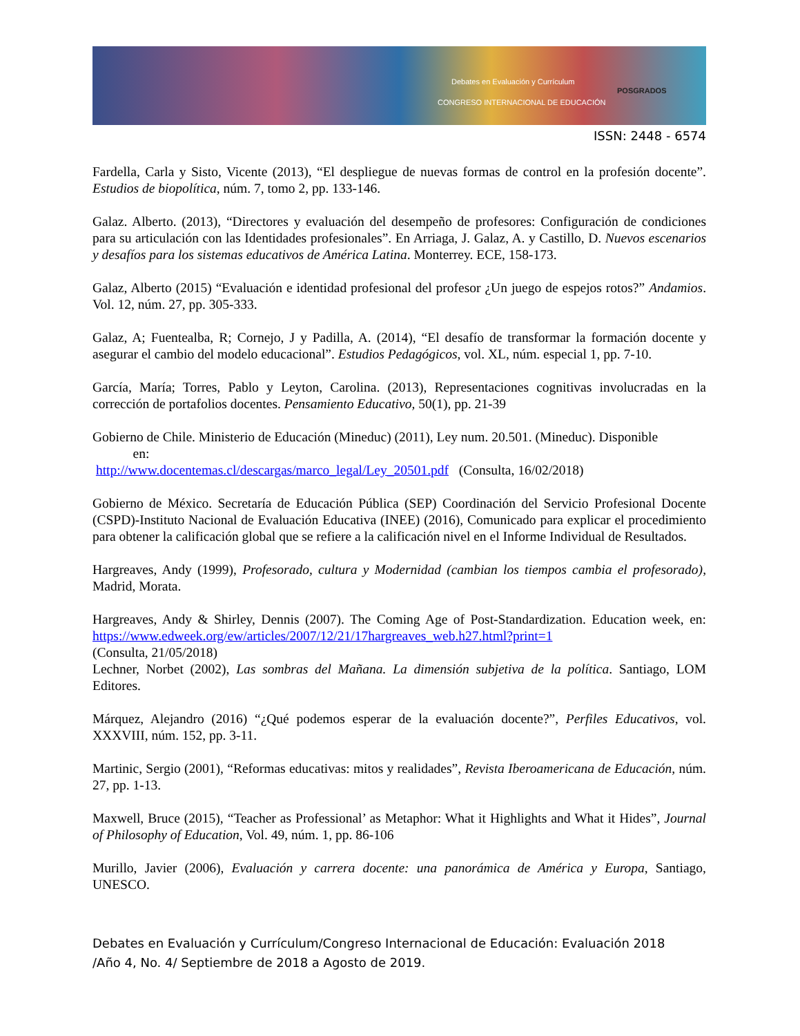Debates en Evaluación y Currículum
CONGRESO INTERNACIONAL DE EDUCACIÓN
POSGRADOS
ISSN: 2448 - 6574
Fardella, Carla y Sisto, Vicente (2013), “El despliegue de nuevas formas de control en la profesión docente”. Estudios de biopolítica, núm. 7, tomo 2, pp. 133-146.
Galaz. Alberto. (2013), “Directores y evaluación del desempeño de profesores: Configuración de condiciones para su articulación con las Identidades profesionales”. En Arriaga, J. Galaz, A. y Castillo, D. Nuevos escenarios y desafíos para los sistemas educativos de América Latina. Monterrey. ECE, 158-173.
Galaz, Alberto (2015) “Evaluación e identidad profesional del profesor ¿Un juego de espejos rotos?” Andamios. Vol. 12, núm. 27, pp. 305-333.
Galaz, A; Fuentealba, R; Cornejo, J y Padilla, A. (2014), “El desafío de transformar la formación docente y asegurar el cambio del modelo educacional”. Estudios Pedagógicos, vol. XL, núm. especial 1, pp. 7-10.
García, María; Torres, Pablo y Leyton, Carolina. (2013), Representaciones cognitivas involucradas en la corrección de portafolios docentes. Pensamiento Educativo, 50(1), pp. 21-39
Gobierno de Chile. Ministerio de Educación (Mineduc) (2011), Ley num. 20.501. (Mineduc). Disponible
en:
http://www.docentemas.cl/descargas/marco_legal/Ley_20501.pdf (Consulta, 16/02/2018)
Gobierno de México. Secretaría de Educación Pública (SEP) Coordinación del Servicio Profesional Docente (CSPD)-Instituto Nacional de Evaluación Educativa (INEE) (2016), Comunicado para explicar el procedimiento para obtener la calificación global que se refiere a la calificación nivel en el Informe Individual de Resultados.
Hargreaves, Andy (1999), Profesorado, cultura y Modernidad (cambian los tiempos cambia el profesorado), Madrid, Morata.
Hargreaves, Andy & Shirley, Dennis (2007). The Coming Age of Post-Standardization. Education week, en: https://www.edweek.org/ew/articles/2007/12/21/17hargreaves_web.h27.html?print=1
(Consulta, 21/05/2018)
Lechner, Norbet (2002), Las sombras del Mañana. La dimensión subjetiva de la política. Santiago, LOM Editores.
Márquez, Alejandro (2016) “¿Qué podemos esperar de la evaluación docente?”, Perfiles Educativos, vol. XXXVIII, núm. 152, pp. 3-11.
Martinic, Sergio (2001), “Reformas educativas: mitos y realidades”, Revista Iberoamericana de Educación, núm. 27, pp. 1-13.
Maxwell, Bruce (2015), “Teacher as Professional’ as Metaphor: What it Highlights and What it Hides”, Journal of Philosophy of Education, Vol. 49, núm. 1, pp. 86-106
Murillo, Javier (2006), Evaluación y carrera docente: una panorámica de América y Europa, Santiago, UNESCO.
Debates en Evaluación y Currículum/Congreso Internacional de Educación: Evaluación 2018
/Año 4, No. 4/ Septiembre de 2018 a Agosto de 2019.